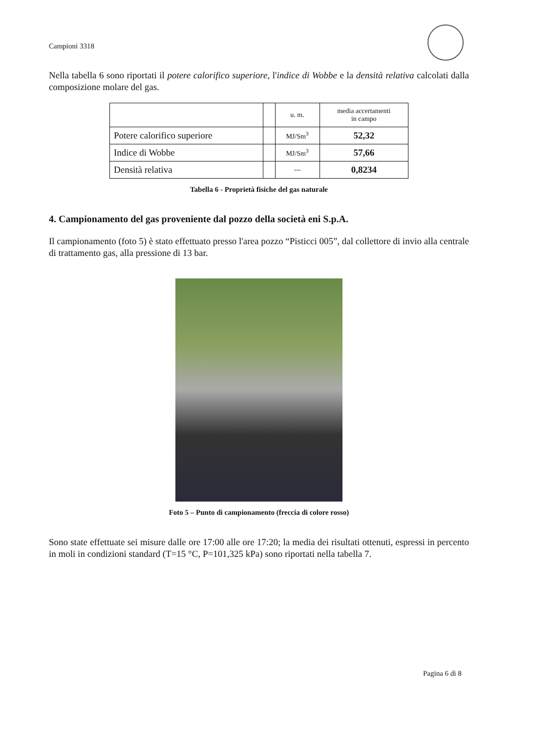Campioni 3318
Nella tabella 6 sono riportati il potere calorifico superiore, l'indice di Wobbe e la densità relativa calcolati dalla composizione molare del gas.
| | | u. m. | media accertamenti in campo |
| Potere calorifico superiore | | MJ/Sm<sup>3</sup> | 52,32 |
| Indice di Wobbe | | MJ/Sm<sup>3</sup> | 57,66 |
| Densità relativa | | --- | 0,8234 |
Tabella 6 - Proprietà fisiche del gas naturale
4. Campionamento del gas proveniente dal pozzo della società eni S.p.A.
Il campionamento (foto 5) è stato effettuato presso l'area pozzo “Pisticci 005”, dal collettore di invio alla centrale di trattamento gas, alla pressione di 13 bar.
Foto 5 – Punto di campionamento (freccia di colore rosso)
Sono state effettuate sei misure dalle ore 17:00 alle ore 17:20; la media dei risultati ottenuti, espressi in percento in moli in condizioni standard (T=15 °C, P=101,325 kPa) sono riportati nella tabella 7.
Pagina 6 di 8